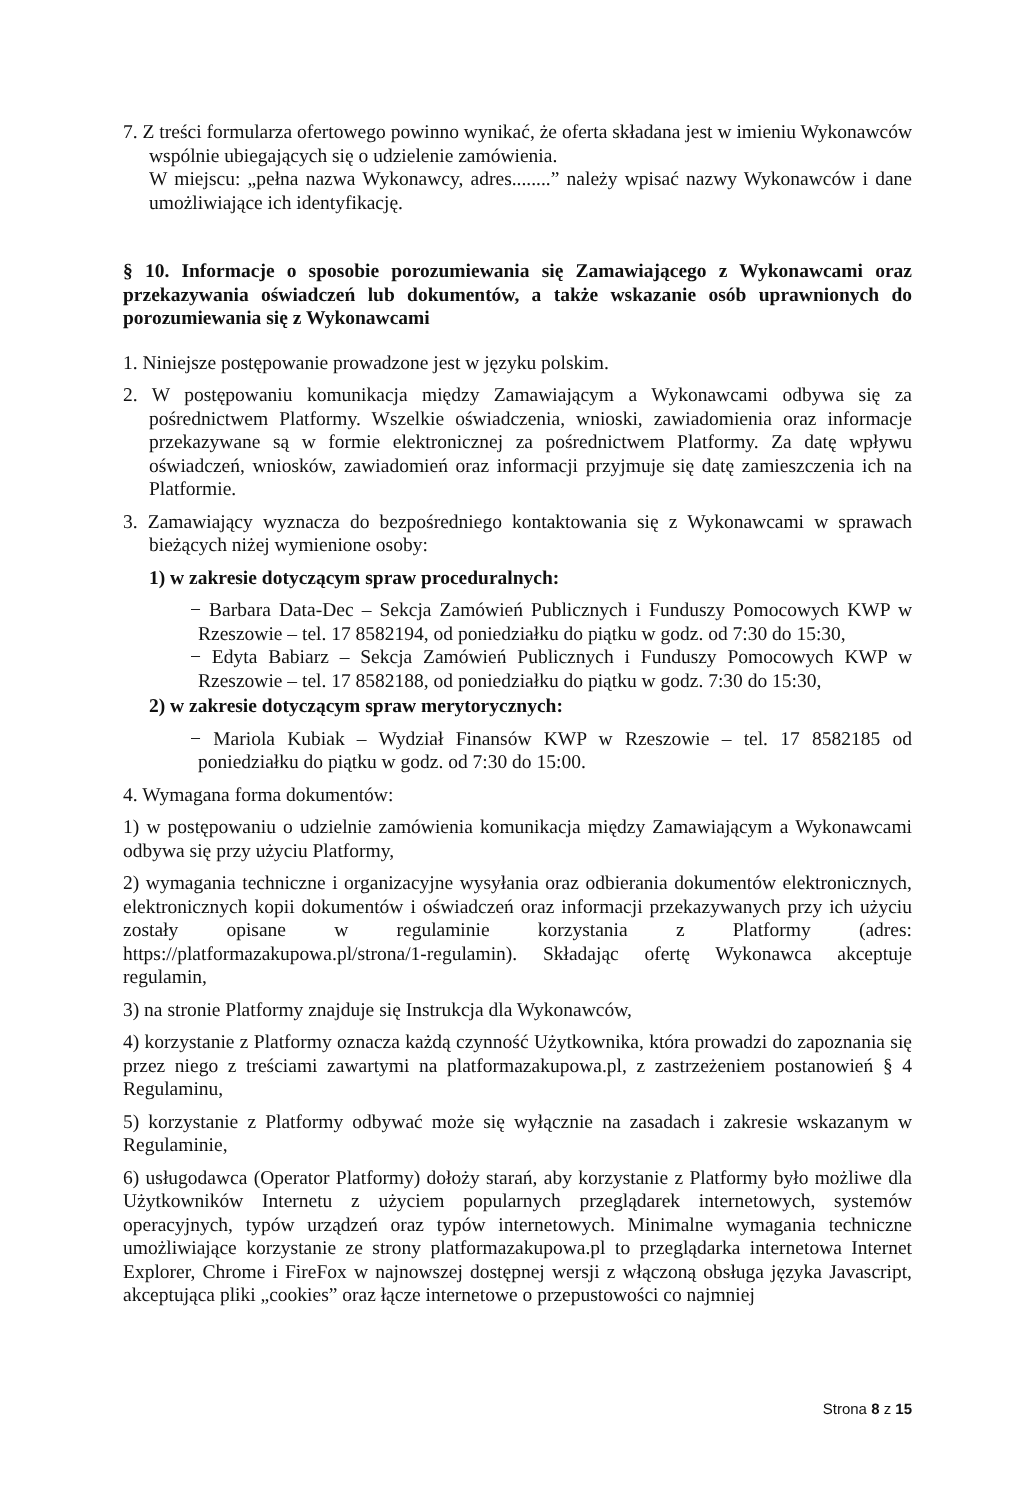7. Z treści formularza ofertowego powinno wynikać, że oferta składana jest w imieniu Wykonawców wspólnie ubiegających się o udzielenie zamówienia.
W miejscu: „pełna nazwa Wykonawcy, adres........” należy wpisać nazwy Wykonawców i dane umożliwiające ich identyfikację.
§ 10. Informacje o sposobie porozumiewania się Zamawiającego z Wykonawcami oraz przekazywania oświadczeń lub dokumentów, a także wskazanie osób uprawnionych do porozumiewania się z Wykonawcami
1. Niniejsze postępowanie prowadzone jest w języku polskim.
2. W postępowaniu komunikacja między Zamawiającym a Wykonawcami odbywa się za pośrednictwem Platformy. Wszelkie oświadczenia, wnioski, zawiadomienia oraz informacje przekazywane są w formie elektronicznej za pośrednictwem Platformy. Za datę wpływu oświadczeń, wniosków, zawiadomień oraz informacji przyjmuje się datę zamieszczenia ich na Platformie.
3. Zamawiający wyznacza do bezpośredniego kontaktowania się z Wykonawcami w sprawach bieżących niżej wymienione osoby:
1) w zakresie dotyczącym spraw proceduralnych:
− Barbara Data-Dec – Sekcja Zamówień Publicznych i Funduszy Pomocowych KWP w Rzeszowie – tel. 17 8582194, od poniedziałku do piątku w godz. od 7:30 do 15:30,
− Edyta Babiarz – Sekcja Zamówień Publicznych i Funduszy Pomocowych KWP w Rzeszowie – tel. 17 8582188, od poniedziałku do piątku w godz. 7:30 do 15:30,
2) w zakresie dotyczącym spraw merytorycznych:
− Mariola Kubiak – Wydział Finansów KWP w Rzeszowie – tel. 17 8582185 od poniedziałku do piątku w godz. od 7:30 do 15:00.
4. Wymagana forma dokumentów:
1) w postępowaniu o udzielnie zamówienia komunikacja między Zamawiającym a Wykonawcami odbywa się przy użyciu Platformy,
2) wymagania techniczne i organizacyjne wysyłania oraz odbierania dokumentów elektronicznych, elektronicznych kopii dokumentów i oświadczeń oraz informacji przekazywanych przy ich użyciu zostały opisane w regulaminie korzystania z Platformy (adres: https://platformazakupowa.pl/strona/1-regulamin). Składając ofertę Wykonawca akceptuje regulamin,
3) na stronie Platformy znajduje się Instrukcja dla Wykonawców,
4) korzystanie z Platformy oznacza każdą czynność Użytkownika, która prowadzi do zapoznania się przez niego z treściami zawartymi na platformazakupowa.pl, z zastrzeżeniem postanowień § 4 Regulaminu,
5) korzystanie z Platformy odbywać może się wyłącznie na zasadach i zakresie wskazanym w Regulaminie,
6) usługodawca (Operator Platformy) dołoży starań, aby korzystanie z Platformy było możliwe dla Użytkowników Internetu z użyciem popularnych przeglądarek internetowych, systemów operacyjnych, typów urządzeń oraz typów internetowych. Minimalne wymagania techniczne umożliwiające korzystanie ze strony platformazakupowa.pl to przeglądarka internetowa Internet Explorer, Chrome i FireFox w najnowszej dostępnej wersji z włączoną obsługa języka Javascript, akceptująca pliki „cookies” oraz łącze internetowe o przepustowości co najmniej
Strona 8 z 15